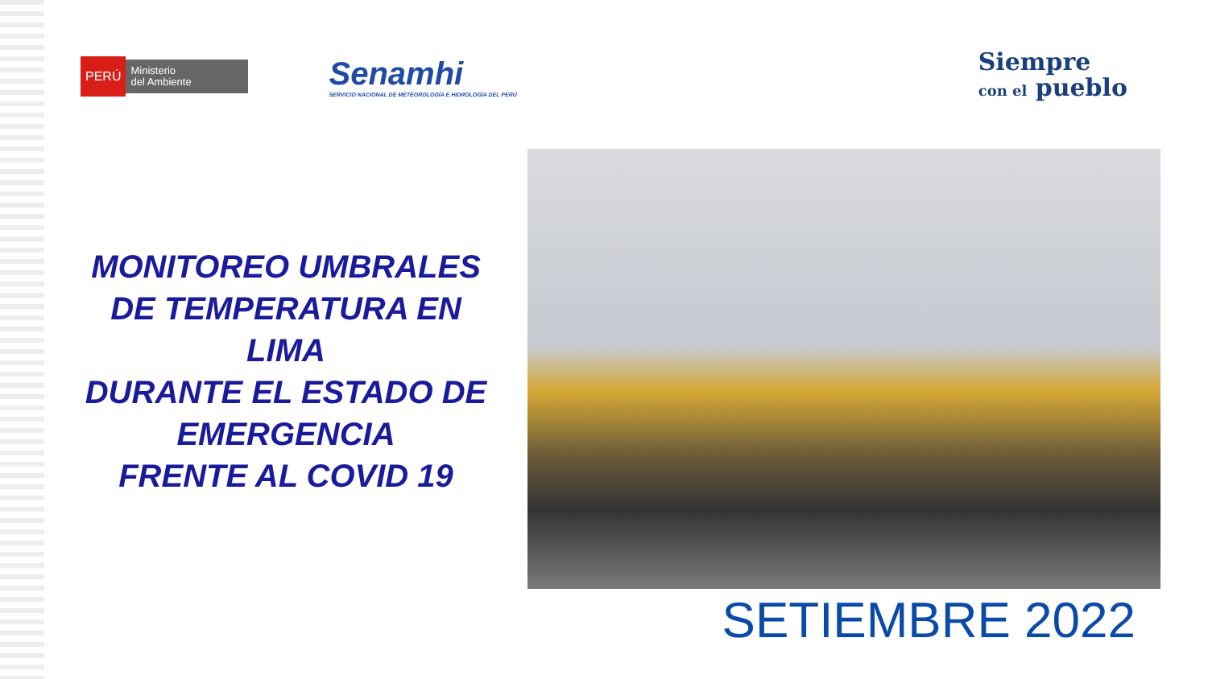PERÚ Ministerio
del Ambiente
Senamhi
SERVICIO NACIONAL DE METEOROLOGÍA E HIDROLOGÍA DEL PERÚ
Siempre
con el pueblo
MONITOREO UMBRALES
DE TEMPERATURA EN
LIMA
DURANTE EL ESTADO DE EMERGENCIA
FRENTE AL COVID 19
SETIEMBRE 2022